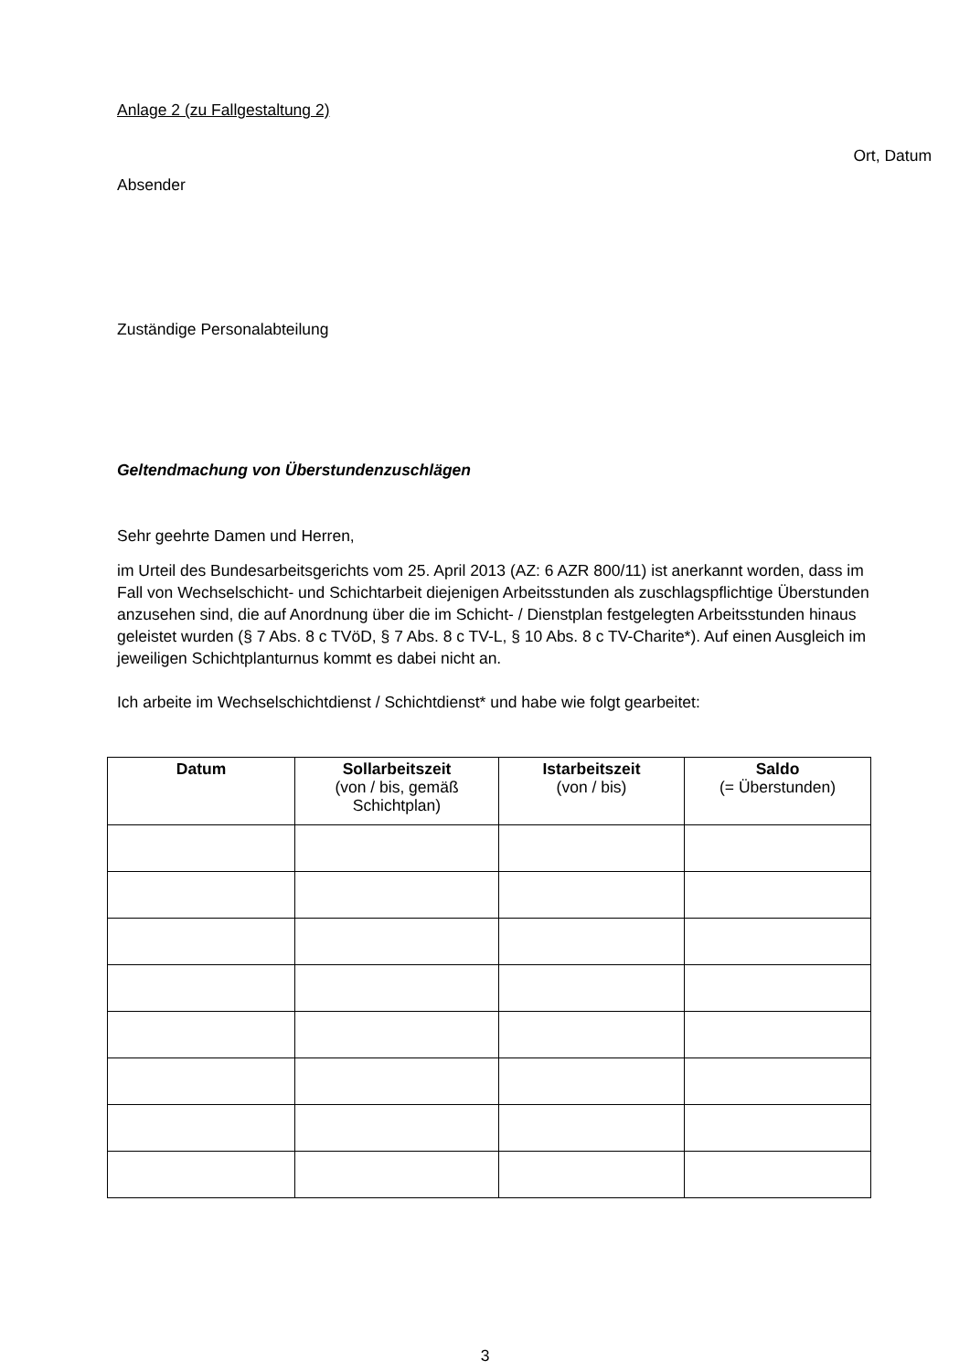Anlage 2 (zu Fallgestaltung 2)
Ort, Datum
Absender
Zuständige Personalabteilung
Geltendmachung von Überstundenzuschlägen
Sehr geehrte Damen und Herren,
im Urteil des Bundesarbeitsgerichts vom 25. April 2013 (AZ: 6 AZR 800/11) ist anerkannt worden, dass im Fall von Wechselschicht- und Schichtarbeit diejenigen Arbeitsstunden als zuschlagspflichtige Überstunden anzusehen sind, die auf Anordnung über die im Schicht- / Dienstplan festgelegten Arbeitsstunden hinaus geleistet wurden (§ 7 Abs. 8 c TVöD, § 7 Abs. 8 c TV-L, § 10 Abs. 8 c TV-Charite*). Auf einen Ausgleich im jeweiligen Schichtplanturnus kommt es dabei nicht an.
Ich arbeite im Wechselschichtdienst / Schichtdienst* und habe wie folgt gearbeitet:
| Datum | Sollarbeitszeit (von / bis, gemäß Schichtplan) | Istarbeitszeit (von / bis) | Saldo (= Überstunden) |
| --- | --- | --- | --- |
3